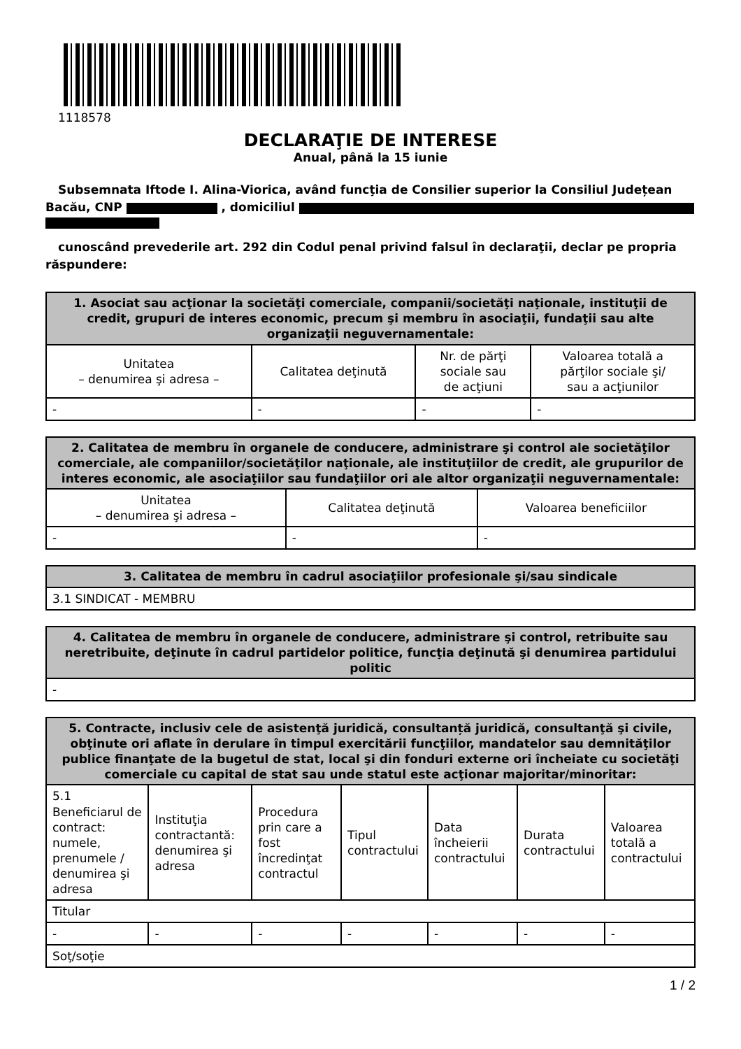1118578
DECLARAŢIE DE INTERESE
Anual, până la 15 iunie
Subsemnata Iftode I. Alina-Viorica, având funcţia de Consilier superior la Consiliul Județean
Bacău, CNP , domiciliul
cunoscând prevederile art. 292 din Codul penal privind falsul în declaraţii, declar pe propria
răspundere:
| 1. Asociat sau acţionar la societăţi comerciale, companii/societăţi naţionale, instituţii de credit, grupuri de interes economic, precum şi membru în asociaţii, fundaţii sau alte organizaţii neguvernamentale: | | | |
| --- | --- | --- | --- |
| Unitatea – denumirea şi adresa – | Calitatea deţinută | Nr. de părţi sociale sau de acţiuni | Valoarea totală a părţilor sociale şi/ sau a acţiunilor |
| - | - | - | - |
| 2. Calitatea de membru în organele de conducere, administrare şi control ale societăţilor comerciale, ale companiilor/societăţilor naţionale, ale instituţiilor de credit, ale grupurilor de interes economic, ale asociaţiilor sau fundaţiilor ori ale altor organizaţii neguvernamentale: | | |
| --- | --- | --- |
| Unitatea – denumirea şi adresa – | Calitatea deţinută | Valoarea beneficiilor |
| - | - | - |
| 3. Calitatea de membru în cadrul asociaţiilor profesionale şi/sau sindicale |
| --- |
| 3.1 SINDICAT - MEMBRU |
| 4. Calitatea de membru în organele de conducere, administrare şi control, retribuite sau neretribuite, deţinute în cadrul partidelor politice, funcţia deţinută şi denumirea partidului politic |
| --- |
| - |
| 5. Contracte, inclusiv cele de asistenţă juridică, consultanță juridică, consultanţă şi civile, obţinute ori aflate în derulare în timpul exercitării funcţiilor, mandatelor sau demnităţilor publice finanţate de la bugetul de stat, local şi din fonduri externe ori încheiate cu societăţi comerciale cu capital de stat sau unde statul este acţionar majoritar/minoritar: | | | | | | |
| --- | --- | --- | --- | --- | --- | --- |
| 5.1 Beneficiarul de contract: numele, prenumele / denumirea şi adresa | Instituţia contractantă: denumirea şi adresa | Procedura prin care a fost încredinţat contractul | Tipul contractului | Data încheierii contractului | Durata contractului | Valoarea totală a contractului |
| Titular | | | | | | |
| - | - | - | - | - | - | - |
| Soţ/soţie | | | | | | |
1 / 2